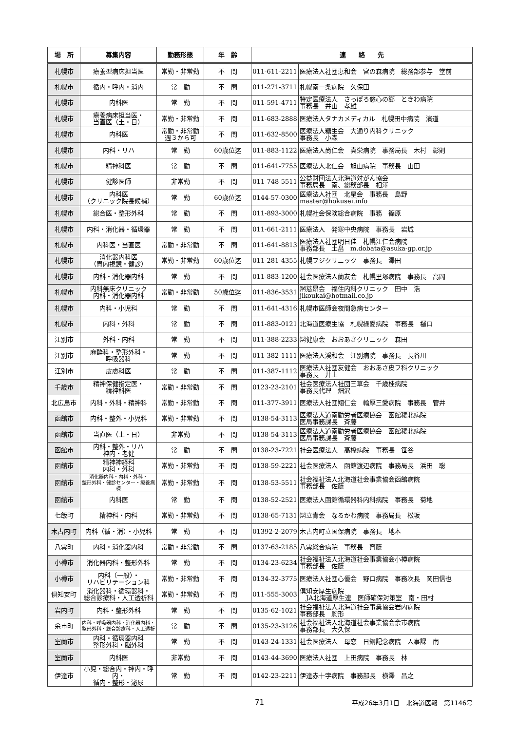| 場 所 | 募集内容 | 勤務形態 | 年 齢 | 連 絡 先 | |
| --- | --- | --- | --- | --- | --- |
| 札幌市 | 療養型病床担当医 | 常勤・非常勤 | 不 問 | 011-611-2211 | 医療法人社団恵和会 宮の森病院 総務部参与 堂前 |
| 札幌市 | 循内・呼内・消内 | 常 勤 | 不 問 | 011-271-3711 | 札幌南一条病院 久保田 |
| 札幌市 | 内科医 | 常 勤 | 不 問 | 011-591-4711 | 特定医療法人 さっぽろ悠心の郷 ときわ病院 事務長 井山 孝雄 |
| 札幌市 | 療養病床担当医・ 当直医（土・日） | 常勤・非常勤 | 不 問 | 011-683-2888 | 医療法人タナカメディカル 札幌田中病院 濱道 |
| 札幌市 | 内科医 | 常勤・非常勤 週３から可 | 不 問 | 011-632-8500 | 医療法人糖生会 大通り内科クリニック 事務長 小森 |
| 札幌市 | 内科・リハ | 常 勤 | 60歳位迄 | 011-883-1122 | 医療法人尚仁会 真栄病院 事務局長 木村 彰則 |
| 札幌市 | 精神科医 | 常 勤 | 不 問 | 011-641-7755 | 医療法人北仁会 旭山病院 事務長 山田 |
| 札幌市 | 健診医師 | 非常勤 | 不 問 | 011-748-5511 | 公益財団法人北海道対がん協会 事務局長 南、総務部長 相澤 |
| 札幌市 | 内科医 （クリニック院長候補） | 常 勤 | 60歳位迄 | 0144-57-0300 | 医療法人社団 北星会 事務長 島野 master@hokusei.info |
| 札幌市 | 総合医・整形外科 | 常 勤 | 不 問 | 011-893-3000 | 札幌社会保険総合病院 事務 篠原 |
| 札幌市 | 内科・消化器・循環器 | 常 勤 | 不 問 | 011-661-2111 | 医療法人 発寒中央病院 事務長 岩城 |
| 札幌市 | 内科医・当直医 | 常勤・非常勤 | 不 問 | 011-641-8813 | 医療法人社団明日佳 札幌江仁会病院 事務部長 土畠 m.dobata@asuka-gp.or.jp |
| 札幌市 | 消化器内科医 （胃内視鏡・健診） | 常勤・非常勤 | 60歳位迄 | 011-281-4355 | 札幌フジクリニック 事務長 澤田 |
| 札幌市 | 内科・消化器内科 | 常 勤 | 不 問 | 011-883-1200 | 社会医療法人蘭友会 札幌里塚病院 事務長 高岡 |
| 札幌市 | 内科無床クリニック 内科・消化器内科 | 常勤・非常勤 | 50歳位迄 | 011-836-3531 | ㈻慈昂会 福住内科クリニック 田中 浩 jikoukai@hotmail.co.jp |
| 札幌市 | 内科・小児科 | 常 勤 | 不 問 | 011-641-4316 | 札幌市医師会夜間急病センター |
| 札幌市 | 内科・外科 | 常 勤 | 不 問 | 011-883-0121 | 北海道医療生協 札幌緑愛病院 事務長 樋口 |
| 江別市 | 外科・内科 | 常 勤 | 不 問 | 011-388-2233 | ㈻健康会 おおあさクリニック 森田 |
| 江別市 | 麻酔科・整形外科・ 呼吸器科 | 常 勤 | 不 問 | 011-382-1111 | 医療法人渓和会 江別病院 事務長 長谷川 |
| 江別市 | 皮膚科医 | 常 勤 | 不 問 | 011-387-1112 | 医療法人社団友健会 おおあさ皮フ科クリニック 事務長 井上 |
| 千歳市 | 精神保健指定医・ 精神科医 | 常勤・非常勤 | 不 問 | 0123-23-2101 | 社会医療法人社団三草会 千歳桂病院 事務長代理 畑沢 |
| 北広島市 | 内科・外科・精神科 | 常勤・非常勤 | 不 問 | 011-377-3911 | 医療法人社団翔仁会 輪厚三愛病院 事務長 菅井 |
| 函館市 | 内科・整外・小児科 | 常勤・非常勤 | 不 問 | 0138-54-3113 | 医療法人道南勤労者医療協会 函館稜北病院 医局事務課長 斉藤 |
| 函館市 | 当直医（土・日） | 非常勤 | 不 問 | 0138-54-3113 | 医療法人道南勤労者医療協会 函館稜北病院 医局事務課長 斉藤 |
| 函館市 | 内科・整外・リハ 神内・老健 | 常 勤 | 不 問 | 0138-23-7221 | 社会医療法人 高橋病院 事務長 笹谷 |
| 函館市 | 精神神経科 内科・外科 | 常勤・非常勤 | 不 問 | 0138-59-2221 | 社会医療法人 函館渡辺病院 事務局長 浜田 聡 |
| 函館市 | 消化器内科・内科・外科・ 整形外科・健診センター・療養病棟 | 常勤・非常勤 | 不 問 | 0138-53-5511 | 社会福祉法人北海道社会事業協会函館病院 事務部長 佐藤 |
| 函館市 | 内科医 | 常 勤 | 不 問 | 0138-52-2521 | 医療法人函館循環器科内科病院 事務長 菊地 |
| 七飯町 | 精神科・内科 | 常勤・非常勤 | 不 問 | 0138-65-7131 | ㈻立青会 なるかわ病院 事務局長 松坂 |
| 木古内町 | 内科（循・消）・小児科 | 常 勤 | 不 問 | 01392-2-2079 | 木古内町立国保病院 事務長 地本 |
| 八雲町 | 内科・消化器内科 | 常勤・非常勤 | 不 問 | 0137-63-2185 | 八雲総合病院 事務長 齊藤 |
| 小樽市 | 消化器内科・整形外科 | 常 勤 | 不 問 | 0134-23-6234 | 社会福祉法人北海道社会事業協会小樽病院 事務部長 佐藤 |
| 小樽市 | 内科（一般）・ リハビリテーション科 | 常勤・非常勤 | 不 問 | 0134-32-3775 | 医療法人社団心優会 野口病院 事務次長 岡田信也 |
| 倶知安町 | 消化器科・循環器科・ 総合診療科・人工透析科 | 常勤・非常勤 | 不 問 | 011-555-3003 | 倶知安厚生病院 JA北海道厚生連 医師確保対策室 南・田村 |
| 岩内町 | 内科・整形外科 | 常 勤 | 不 問 | 0135-62-1021 | 社会福祉法人北海道社会事業協会岩内病院 事務部長 駒形 |
| 余市町 | 内科・呼吸器内科・消化器内科・ 整形外科・総合診療科・人工透析 | 常 勤 | 不 問 | 0135-23-3126 | 社会福祉法人北海道社会事業協会余市病院 事務部長 大久保 |
| 室蘭市 | 内科・循環器内科 整形外科・脳外科 | 常 勤 | 不 問 | 0143-24-1331 | 社会医療法人 母恋 日鋼記念病院 人事課 南 |
| 室蘭市 | 内科医 | 非常勤 | 不 問 | 0143-44-3690 | 医療法人社団 上田病院 事務長 林 |
| 伊達市 | 小児・総合内・神内・呼内・ 循内・整形・泌尿 | 常 勤 | 不 問 | 0142-23-2211 | 伊達赤十字病院 事務部長 横澤 昌之 |
71 平成26年3月1日　北海道医報　第1146号